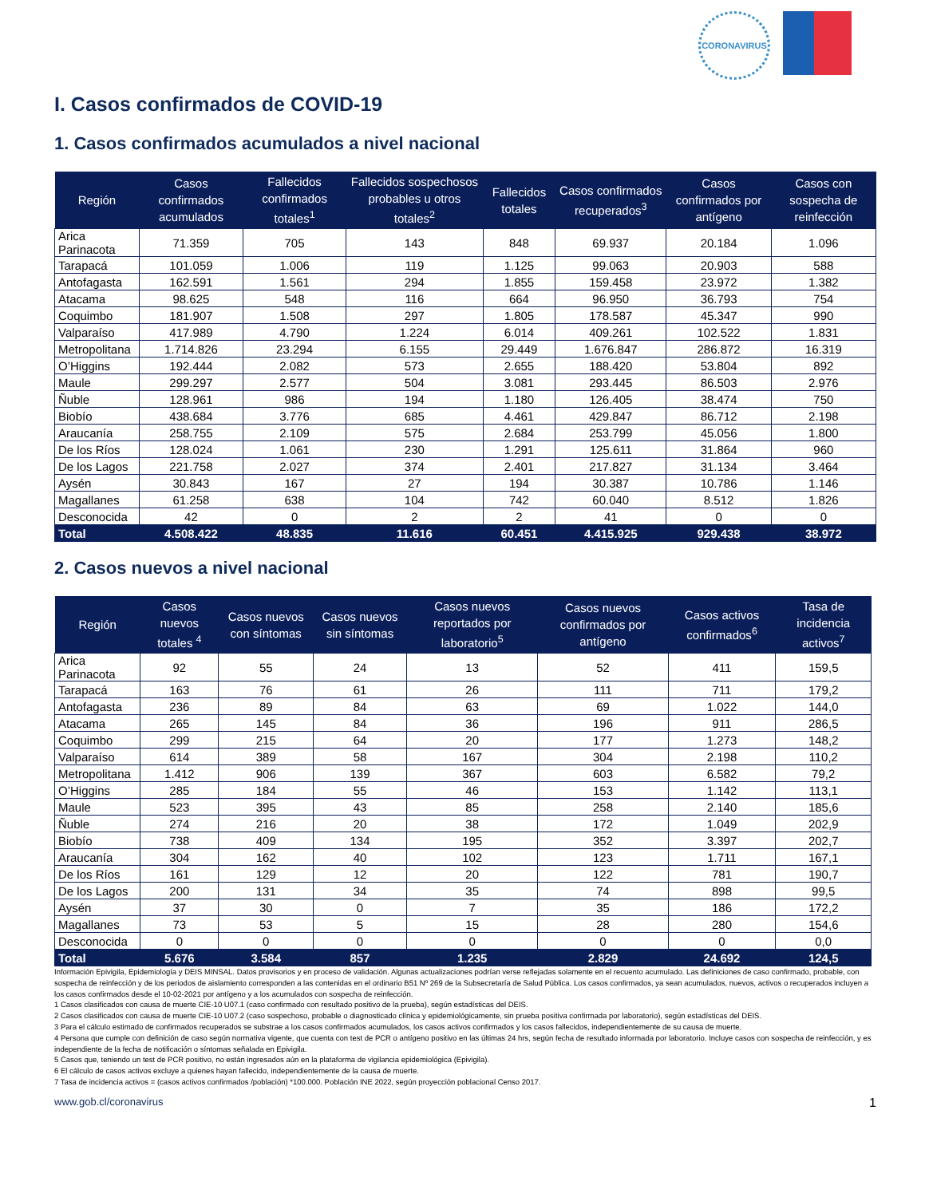CORONAVIRUS
I. Casos confirmados de COVID-19
1. Casos confirmados acumulados a nivel nacional
| Región | Casos confirmados acumulados | Fallecidos confirmados totales<sup>1</sup> | Fallecidos sospechosos probables u otros totales<sup>2</sup> | Fallecidos totales | Casos confirmados recuperados<sup>3</sup> | Casos confirmados por antígeno | Casos con sospecha de reinfección |
| --- | --- | --- | --- | --- | --- | --- | --- |
| Arica Parinacota | 71.359 | 705 | 143 | 848 | 69.937 | 20.184 | 1.096 |
| Tarapacá | 101.059 | 1.006 | 119 | 1.125 | 99.063 | 20.903 | 588 |
| Antofagasta | 162.591 | 1.561 | 294 | 1.855 | 159.458 | 23.972 | 1.382 |
| Atacama | 98.625 | 548 | 116 | 664 | 96.950 | 36.793 | 754 |
| Coquimbo | 181.907 | 1.508 | 297 | 1.805 | 178.587 | 45.347 | 990 |
| Valparaíso | 417.989 | 4.790 | 1.224 | 6.014 | 409.261 | 102.522 | 1.831 |
| Metropolitana | 1.714.826 | 23.294 | 6.155 | 29.449 | 1.676.847 | 286.872 | 16.319 |
| O’Higgins | 192.444 | 2.082 | 573 | 2.655 | 188.420 | 53.804 | 892 |
| Maule | 299.297 | 2.577 | 504 | 3.081 | 293.445 | 86.503 | 2.976 |
| Ñuble | 128.961 | 986 | 194 | 1.180 | 126.405 | 38.474 | 750 |
| Biobío | 438.684 | 3.776 | 685 | 4.461 | 429.847 | 86.712 | 2.198 |
| Araucanía | 258.755 | 2.109 | 575 | 2.684 | 253.799 | 45.056 | 1.800 |
| De los Ríos | 128.024 | 1.061 | 230 | 1.291 | 125.611 | 31.864 | 960 |
| De los Lagos | 221.758 | 2.027 | 374 | 2.401 | 217.827 | 31.134 | 3.464 |
| Aysén | 30.843 | 167 | 27 | 194 | 30.387 | 10.786 | 1.146 |
| Magallanes | 61.258 | 638 | 104 | 742 | 60.040 | 8.512 | 1.826 |
| Desconocida | 42 | 0 | 2 | 2 | 41 | 0 | 0 |
| Total | 4.508.422 | 48.835 | 11.616 | 60.451 | 4.415.925 | 929.438 | 38.972 |
2. Casos nuevos a nivel nacional
| Región | Casos nuevos totales <sup>4</sup> | Casos nuevos con síntomas | Casos nuevos sin síntomas | Casos nuevos reportados por laboratorio<sup>5</sup> | Casos nuevos confirmados por antígeno | Casos activos confirmados<sup>6</sup> | Tasa de incidencia activos<sup>7</sup> |
| --- | --- | --- | --- | --- | --- | --- | --- |
| Arica Parinacota | 92 | 55 | 24 | 13 | 52 | 411 | 159,5 |
| Tarapacá | 163 | 76 | 61 | 26 | 111 | 711 | 179,2 |
| Antofagasta | 236 | 89 | 84 | 63 | 69 | 1.022 | 144,0 |
| Atacama | 265 | 145 | 84 | 36 | 196 | 911 | 286,5 |
| Coquimbo | 299 | 215 | 64 | 20 | 177 | 1.273 | 148,2 |
| Valparaíso | 614 | 389 | 58 | 167 | 304 | 2.198 | 110,2 |
| Metropolitana | 1.412 | 906 | 139 | 367 | 603 | 6.582 | 79,2 |
| O’Higgins | 285 | 184 | 55 | 46 | 153 | 1.142 | 113,1 |
| Maule | 523 | 395 | 43 | 85 | 258 | 2.140 | 185,6 |
| Ñuble | 274 | 216 | 20 | 38 | 172 | 1.049 | 202,9 |
| Biobío | 738 | 409 | 134 | 195 | 352 | 3.397 | 202,7 |
| Araucanía | 304 | 162 | 40 | 102 | 123 | 1.711 | 167,1 |
| De los Ríos | 161 | 129 | 12 | 20 | 122 | 781 | 190,7 |
| De los Lagos | 200 | 131 | 34 | 35 | 74 | 898 | 99,5 |
| Aysén | 37 | 30 | 0 | 7 | 35 | 186 | 172,2 |
| Magallanes | 73 | 53 | 5 | 15 | 28 | 280 | 154,6 |
| Desconocida | 0 | 0 | 0 | 0 | 0 | 0 | 0,0 |
| Total | 5.676 | 3.584 | 857 | 1.235 | 2.829 | 24.692 | 124,5 |
Información Epivigila, Epidemiología y DEIS MINSAL. Datos provisorios y en proceso de validación. Algunas actualizaciones podrían verse reflejadas solamente en el recuento acumulado. Las definiciones de caso confirmado, probable, con sospecha de reinfección y de los periodos de aislamiento corresponden a las contenidas en el ordinario B51 Nº 269 de la Subsecretaría de Salud Pública. Los casos confirmados, ya sean acumulados, nuevos, activos o recuperados incluyen a los casos confirmados desde el 10-02-2021 por antígeno y a los acumulados con sospecha de reinfección.
1 Casos clasificados con causa de muerte CIE-10 U07.1 (caso confirmado con resultado positivo de la prueba), según estadísticas del DEIS.
2 Casos clasificados con causa de muerte CIE-10 U07.2 (caso sospechoso, probable o diagnosticado clínica y epidemiológicamente, sin prueba positiva confirmada por laboratorio), según estadísticas del DEIS.
3 Para el cálculo estimado de confirmados recuperados se substrae a los casos confirmados acumulados, los casos activos confirmados y los casos fallecidos, independientemente de su causa de muerte.
4 Persona que cumple con definición de caso según normativa vigente, que cuenta con test de PCR o antígeno positivo en las últimas 24 hrs, según fecha de resultado informada por laboratorio. Incluye casos con sospecha de reinfección, y es independiente de la fecha de notificación o síntomas señalada en Epivigila.
5 Casos que, teniendo un test de PCR positivo, no están ingresados aún en la plataforma de vigilancia epidemiológica (Epivigila).
6 El cálculo de casos activos excluye a quienes hayan fallecido, independientemente de la causa de muerte.
7 Tasa de incidencia activos = (casos activos confirmados /población) *100.000. Población INE 2022, según proyección poblacional Censo 2017.
www.gob.cl/coronavirus 1